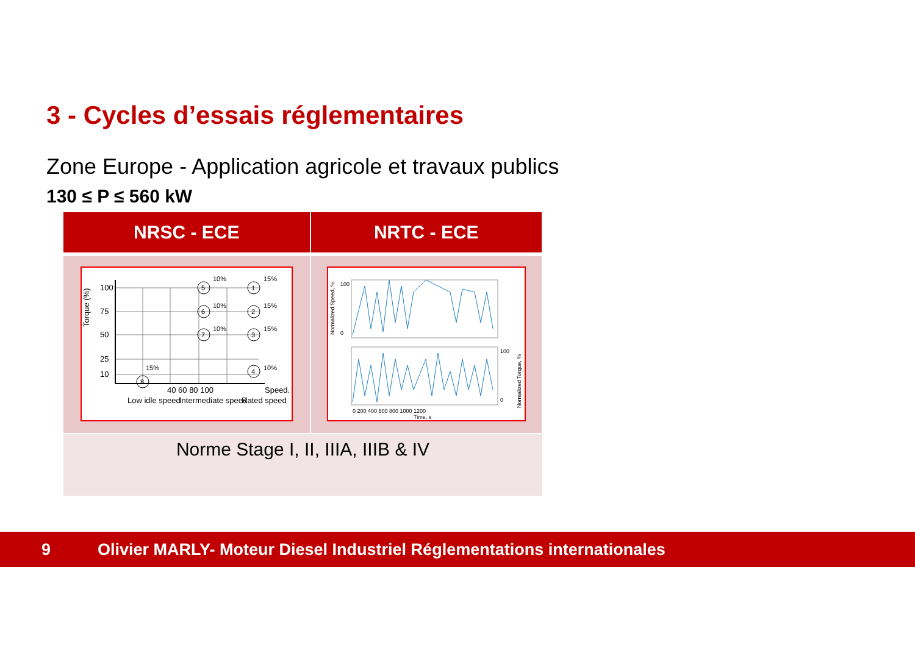3 - Cycles d’essais réglementaires
Zone Europe - Application agricole et travaux publics
130 ≤ P ≤ 560 kW
| NRSC - ECE | NRTC - ECE |
| --- | --- |
| 100 75 50 25 10 40 60 80 100 Speed. Torque (%) Low idle speed Intermediate speed Rated speed 5 1 6 2 7 3 4 8 10% 15% 10% 15% 10% 15% 10% 15% | 100 0 100 0 0 200 400 600 800 1000 1200 Time, s Normalized Speed, % Normalized Torque, % |
| Norme Stage I, II, IIIA, IIIB & IV | |
9 Olivier MARLY- Moteur Diesel Industriel Réglementations internationales